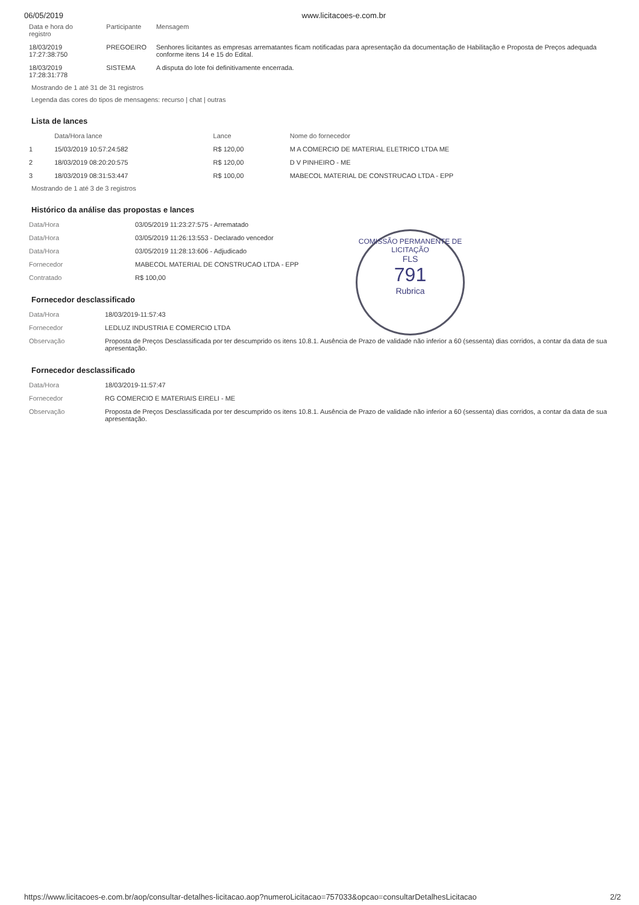06/05/2019 www.licitacoes-e.com.br
| Data e hora do registro | Participante | Mensagem |
| --- | --- | --- |
| 18/03/2019 17:27:38:750 | PREGOEIRO | Senhores licitantes as empresas arrematantes ficam notificadas para apresentação da documentação de Habilitação e Proposta de Preços adequada conforme itens 14 e 15 do Edital. |
| 18/03/2019 17:28:31:778 | SISTEMA | A disputa do lote foi definitivamente encerrada. |
Mostrando de 1 até 31 de 31 registros
Legenda das cores do tipos de mensagens: recurso | chat | outras
Lista de lances
| | Data/Hora lance | Lance | Nome do fornecedor |
| --- | --- | --- | --- |
| 1 | 15/03/2019 10:57:24:582 | R$ 120,00 | M A COMERCIO DE MATERIAL ELETRICO LTDA ME |
| 2 | 18/03/2019 08:20:20:575 | R$ 120,00 | D V PINHEIRO - ME |
| 3 | 18/03/2019 08:31:53:447 | R$ 100,00 | MABECOL MATERIAL DE CONSTRUCAO LTDA - EPP |
Mostrando de 1 até 3 de 3 registros
Histórico da análise das propostas e lances
| Data/Hora | 03/05/2019 11:23:27:575 - Arrematado |
| Data/Hora | 03/05/2019 11:26:13:553 - Declarado vencedor |
| Data/Hora | 03/05/2019 11:28:13:606 - Adjudicado |
| Fornecedor | MABECOL MATERIAL DE CONSTRUCAO LTDA - EPP |
| Contratado | R$ 100,00 |
COMISSÃO PERMANENTE DE LICITAÇÃO
FLS
791
Rubrica
Fornecedor desclassificado
| Data/Hora | 18/03/2019-11:57:43 |
| Fornecedor | LEDLUZ INDUSTRIA E COMERCIO LTDA |
| Observação | Proposta de Preços Desclassificada por ter descumprido os itens 10.8.1. Ausência de Prazo de validade não inferior a 60 (sessenta) dias corridos, a contar da data de sua apresentação. |
Fornecedor desclassificado
| Data/Hora | 18/03/2019-11:57:47 |
| Fornecedor | RG COMERCIO E MATERIAIS EIRELI - ME |
| Observação | Proposta de Preços Desclassificada por ter descumprido os itens 10.8.1. Ausência de Prazo de validade não inferior a 60 (sessenta) dias corridos, a contar da data de sua apresentação. |
https://www.licitacoes-e.com.br/aop/consultar-detalhes-licitacao.aop?numeroLicitacao=757033&opcao=consultarDetalhesLicitacao 2/2